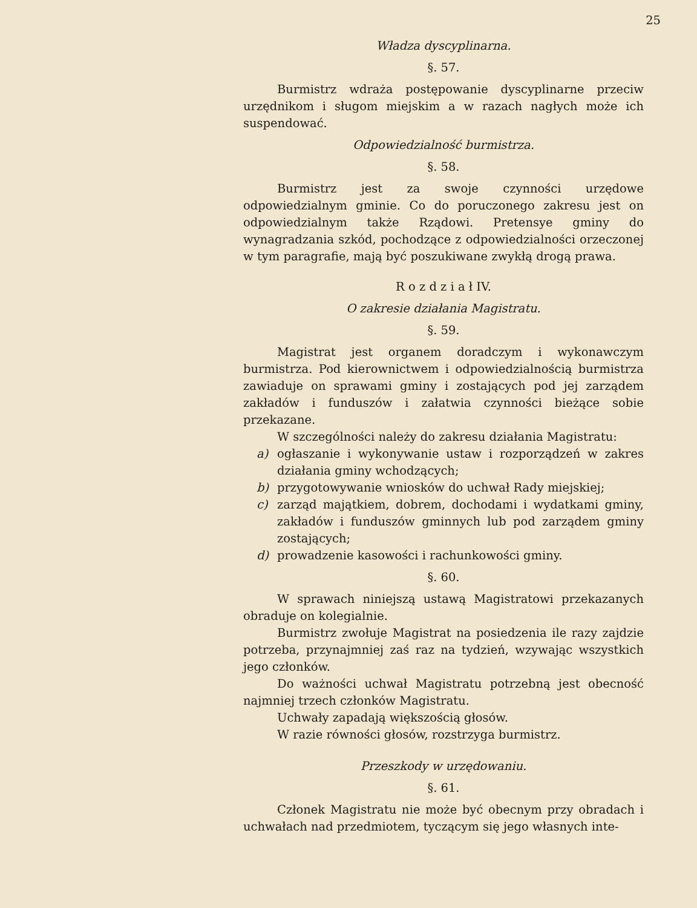25
Władza dyscyplinarna.
§. 57.
Burmistrz wdraża postępowanie dyscyplinarne przeciw urzędnikom i sługom miejskim a w razach nagłych może ich suspendować.
Odpowiedzialność burmistrza.
§. 58.
Burmistrz jest za swoje czynności urzędowe odpowiedzialnym gminie. Co do poruczonego zakresu jest on odpowiedzialnym także Rządowi. Pretensye gminy do wynagradzania szkód, pochodzące z odpowiedzialności orzeczonej w tym paragrafie, mają być poszukiwane zwykłą drogą prawa.
R o z d z i a ł IV.
O zakresie działania Magistratu.
§. 59.
Magistrat jest organem doradczym i wykonawczym burmistrza. Pod kierownictwem i odpowiedzialnością burmistrza zawiaduje on sprawami gminy i zostających pod jej zarządem zakładów i funduszów i załatwia czynności bieżące sobie przekazane.
W szczególności należy do zakresu działania Magistratu:
a) ogłaszanie i wykonywanie ustaw i rozporządzeń w zakres działania gminy wchodzących;
b) przygotowywanie wniosków do uchwał Rady miejskiej;
c) zarząd majątkiem, dobrem, dochodami i wydatkami gminy, zakładów i funduszów gminnych lub pod zarządem gminy zostających;
d) prowadzenie kasowości i rachunkowości gminy.
§. 60.
W sprawach niniejszą ustawą Magistratowi przekazanych obraduje on kolegialnie.
Burmistrz zwołuje Magistrat na posiedzenia ile razy zajdzie potrzeba, przynajmniej zaś raz na tydzień, wzywając wszystkich jego członków.
Do ważności uchwał Magistratu potrzebną jest obecność najmniej trzech członków Magistratu.
Uchwały zapadają większością głosów.
W razie równości głosów, rozstrzyga burmistrz.
Przeszkody w urzędowaniu.
§. 61.
Członek Magistratu nie może być obecnym przy obradach i uchwałach nad przedmiotem, tyczącym się jego własnych inte-